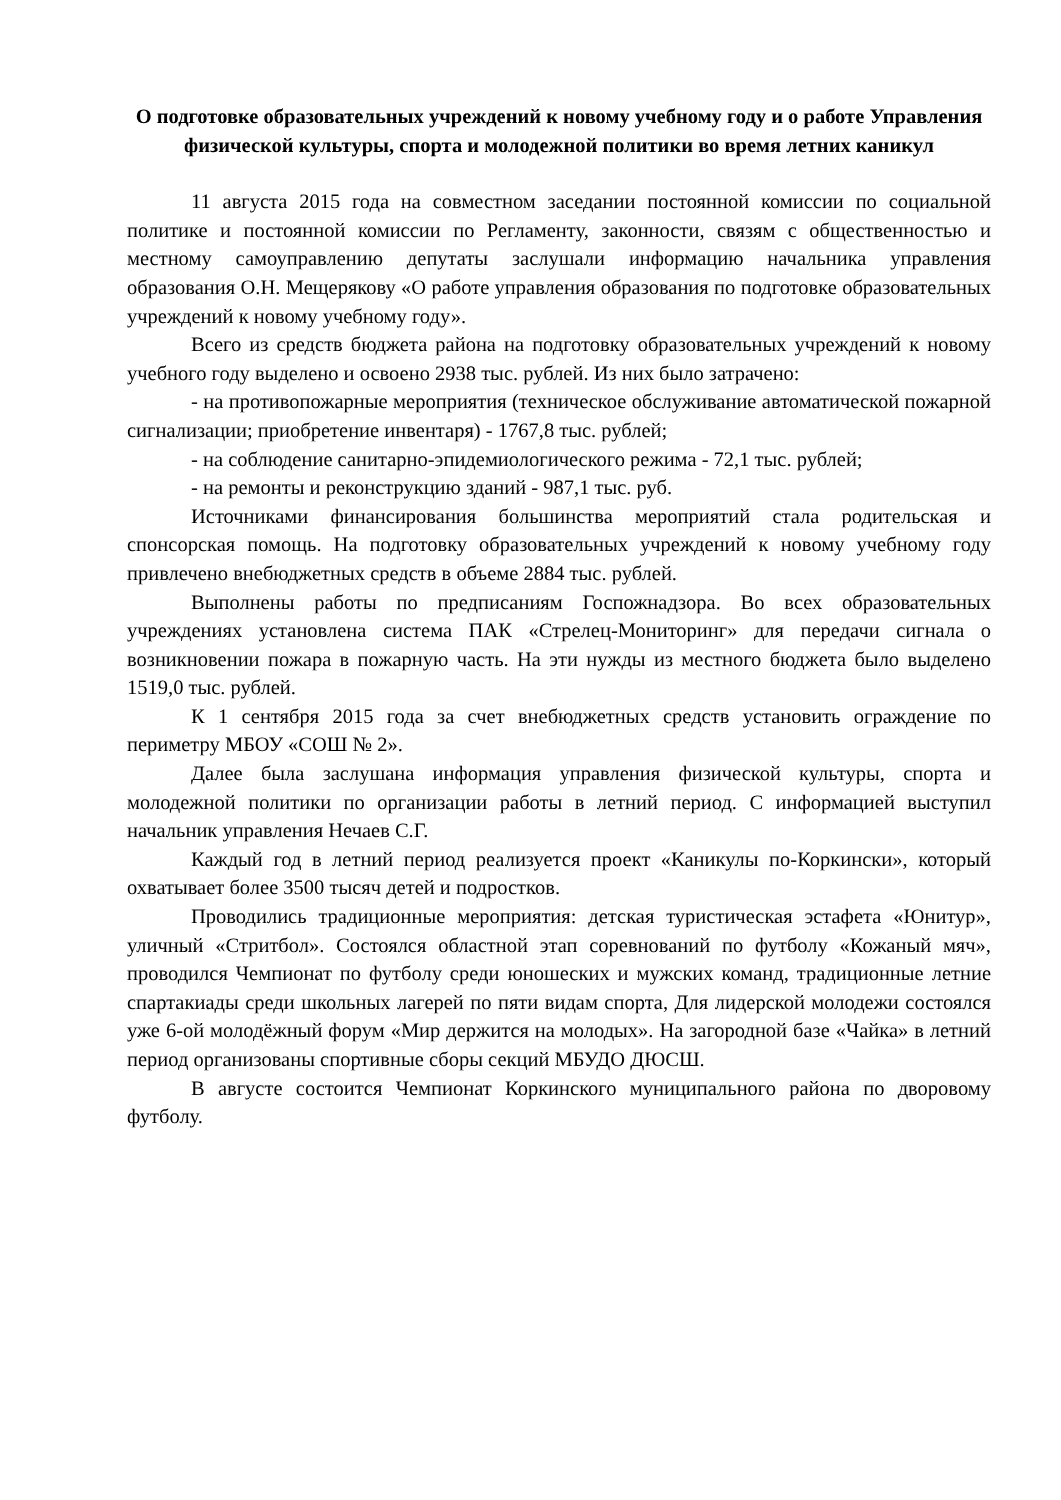О подготовке образовательных учреждений к новому учебному году и о работе Управления физической культуры, спорта и молодежной политики во время летних каникул
11 августа 2015 года на совместном заседании постоянной комиссии по социальной политике и постоянной комиссии по Регламенту, законности, связям с общественностью и местному самоуправлению депутаты заслушали информацию начальника управления образования О.Н. Мещерякову «О работе управления образования по подготовке образовательных учреждений к новому учебному году».
Всего из средств бюджета района на подготовку образовательных учреждений к новому учебного году выделено и освоено 2938 тыс. рублей. Из них было затрачено:
- на противопожарные мероприятия (техническое обслуживание автоматической пожарной сигнализации; приобретение инвентаря) - 1767,8 тыс. рублей;
- на соблюдение санитарно-эпидемиологического режима - 72,1 тыс. рублей;
- на ремонты и реконструкцию зданий - 987,1 тыс. руб.
Источниками финансирования большинства мероприятий стала родительская и спонсорская помощь. На подготовку образовательных учреждений к новому учебному году привлечено внебюджетных средств в объеме 2884 тыс. рублей.
Выполнены работы по предписаниям Госпожнадзора. Во всех образовательных учреждениях установлена система ПАК «Стрелец-Мониторинг» для передачи сигнала о возникновении пожара в пожарную часть. На эти нужды из местного бюджета было выделено 1519,0 тыс. рублей.
К 1 сентября 2015 года за счет внебюджетных средств установить ограждение по периметру МБОУ «СОШ № 2».
Далее была заслушана информация управления физической культуры, спорта и молодежной политики по организации работы в летний период. С информацией выступил начальник управления Нечаев С.Г.
Каждый год в летний период реализуется проект «Каникулы по-Коркински», который охватывает более 3500 тысяч детей и подростков.
Проводились традиционные мероприятия: детская туристическая эстафета «Юнитур», уличный «Стритбол». Состоялся областной этап соревнований по футболу «Кожаный мяч», проводился Чемпионат по футболу среди юношеских и мужских команд, традиционные летние спартакиады среди школьных лагерей по пяти видам спорта, Для лидерской молодежи состоялся уже 6-ой молодёжный форум «Мир держится на молодых». На загородной базе «Чайка» в летний период организованы спортивные сборы секций МБУДО ДЮСШ.
В августе состоится Чемпионат Коркинского муниципального района по дворовому футболу.